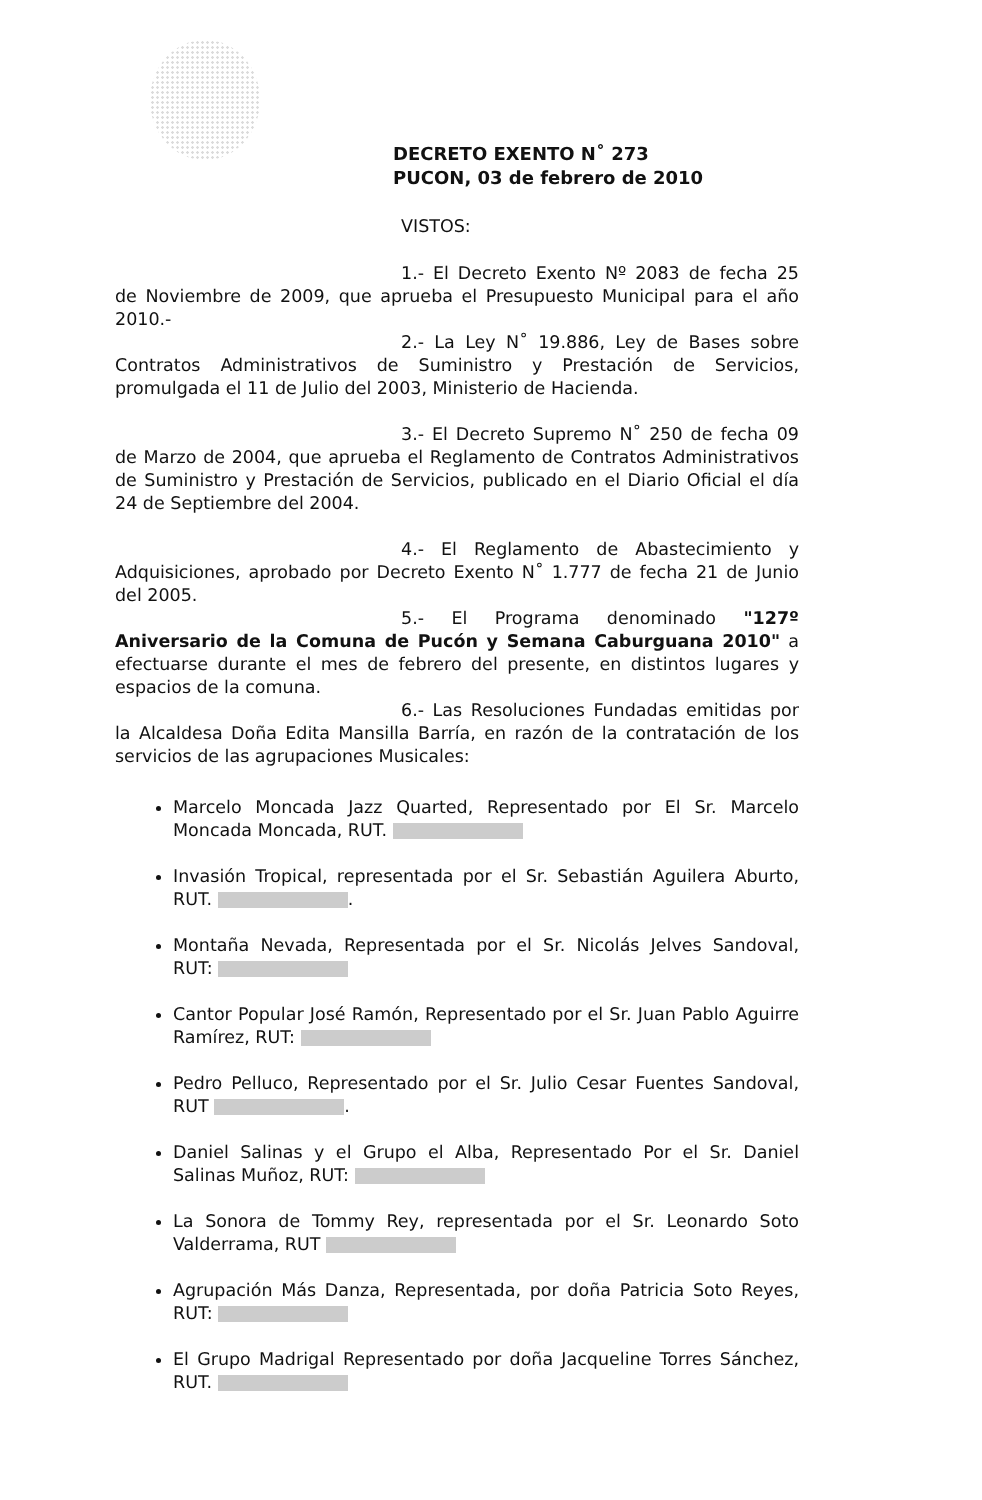DECRETO EXENTO N˚ 273
PUCON, 03 de febrero de 2010
VISTOS:
1.- El Decreto Exento Nº 2083 de fecha 25 de Noviembre de 2009, que aprueba el Presupuesto Municipal para el año 2010.-
2.- La Ley N˚ 19.886, Ley de Bases sobre Contratos Administrativos de Suministro y Prestación de Servicios, promulgada el 11 de Julio del 2003, Ministerio de Hacienda.
3.- El Decreto Supremo N˚ 250 de fecha 09 de Marzo de 2004, que aprueba el Reglamento de Contratos Administrativos de Suministro y Prestación de Servicios, publicado en el Diario Oficial el día 24 de Septiembre del 2004.
4.- El Reglamento de Abastecimiento y Adquisiciones, aprobado por Decreto Exento N˚ 1.777 de fecha 21 de Junio del 2005.
5.- El Programa denominado "127º Aniversario de la Comuna de Pucón y Semana Caburguana 2010" a efectuarse durante el mes de febrero del presente, en distintos lugares y espacios de la comuna.
6.- Las Resoluciones Fundadas emitidas por la Alcaldesa Doña Edita Mansilla Barría, en razón de la contratación de los servicios de las agrupaciones Musicales:
Marcelo Moncada Jazz Quarted, Representado por El Sr. Marcelo Moncada Moncada, RUT.
Invasión Tropical, representada por el Sr. Sebastián Aguilera Aburto, RUT. .
Montaña Nevada, Representada por el Sr. Nicolás Jelves Sandoval, RUT:
Cantor Popular José Ramón, Representado por el Sr. Juan Pablo Aguirre Ramírez, RUT:
Pedro Pelluco, Representado por el Sr. Julio Cesar Fuentes Sandoval, RUT .
Daniel Salinas y el Grupo el Alba, Representado Por el Sr. Daniel Salinas Muñoz, RUT:
La Sonora de Tommy Rey, representada por el Sr. Leonardo Soto Valderrama, RUT
Agrupación Más Danza, Representada, por doña Patricia Soto Reyes, RUT:
El Grupo Madrigal Representado por doña Jacqueline Torres Sánchez, RUT.